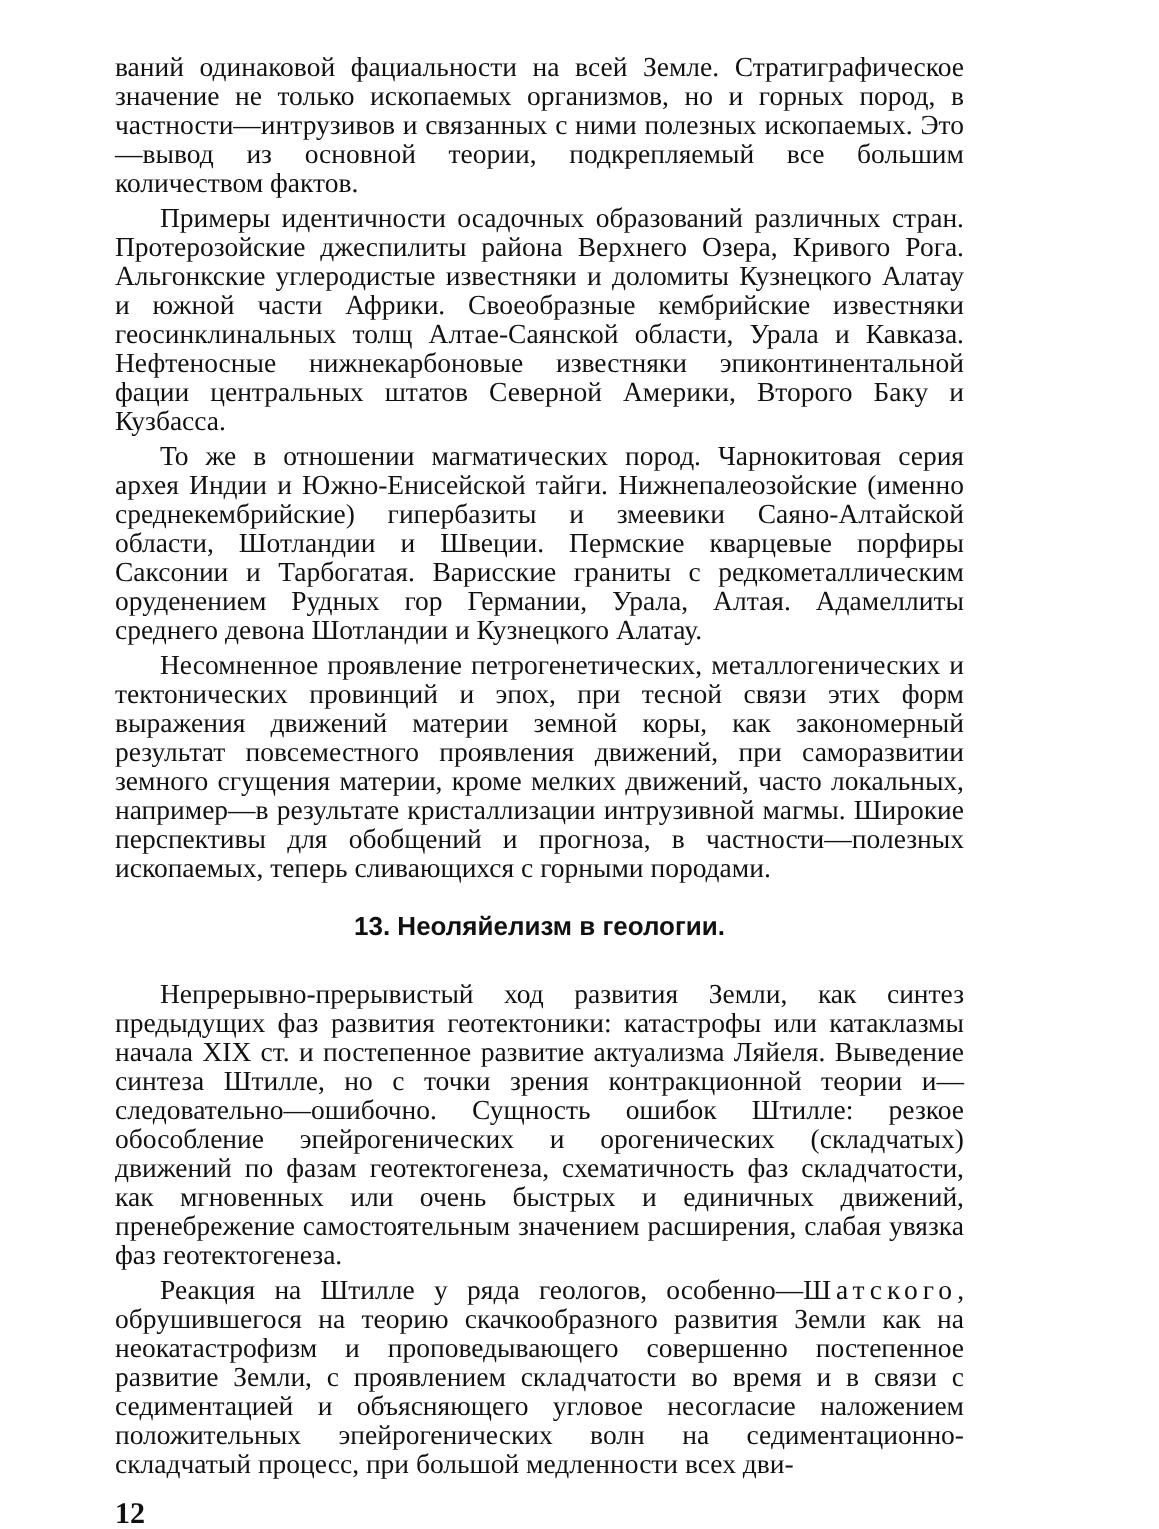ваний одинаковой фациальности на всей Земле. Стратиграфическое значение не только ископаемых организмов, но и горных пород, в частности—интрузивов и связанных с ними полезных ископаемых. Это—вывод из основной теории, подкрепляемый все большим количеством фактов.
Примеры идентичности осадочных образований различных стран. Протерозойские джеспилиты района Верхнего Озера, Кривого Рога. Альгонкские углеродистые известняки и доломиты Кузнецкого Алатау и южной части Африки. Своеобразные кембрийские известняки геосинклинальных толщ Алтае-Саянской области, Урала и Кавказа. Нефтеносные нижнекарбоновые известняки эпиконтинентальной фации центральных штатов Северной Америки, Второго Баку и Кузбасса.
То же в отношении магматических пород. Чарнокитовая серия архея Индии и Южно-Енисейской тайги. Нижнепалеозойские (именно среднекембрийские) гипербазиты и змеевики Саяно-Алтайской области, Шотландии и Швеции. Пермские кварцевые порфиры Саксонии и Тарбогатая. Варисские граниты с редкометаллическим оруденением Рудных гор Германии, Урала, Алтая. Адамеллиты среднего девона Шотландии и Кузнецкого Алатау.
Несомненное проявление петрогенетических, металлогенических и тектонических провинций и эпох, при тесной связи этих форм выражения движений материи земной коры, как закономерный результат повсеместного проявления движений, при саморазвитии земного сгущения материи, кроме мелких движений, часто локальных, например—в результате кристаллизации интрузивной магмы. Широкие перспективы для обобщений и прогноза, в частности—полезных ископаемых, теперь сливающихся с горными породами.
13. Неоляйелизм в геологии.
Непрерывно-прерывистый ход развития Земли, как синтез предыдущих фаз развития геотектоники: катастрофы или катаклазмы начала XIX ст. и постепенное развитие актуализма Ляйеля. Выведение синтеза Штилле, но с точки зрения контракционной теории и—следовательно—ошибочно. Сущность ошибок Штилле: резкое обособление эпейрогенических и орогенических (складчатых) движений по фазам геотектогенеза, схематичность фаз складчатости, как мгновенных или очень быстрых и единичных движений, пренебрежение самостоятельным значением расширения, слабая увязка фаз геотектогенеза.
Реакция на Штилле у ряда геологов, особенно—Шатского, обрушившегося на теорию скачкообразного развития Земли как на неокатастрофизм и проповедывающего совершенно постепенное развитие Земли, с проявлением складчатости во время и в связи с седиментацией и объясняющего угловое несогласие наложением положительных эпейрогенических волн на седиментационно-складчатый процесс, при большой медленности всех дви-
12